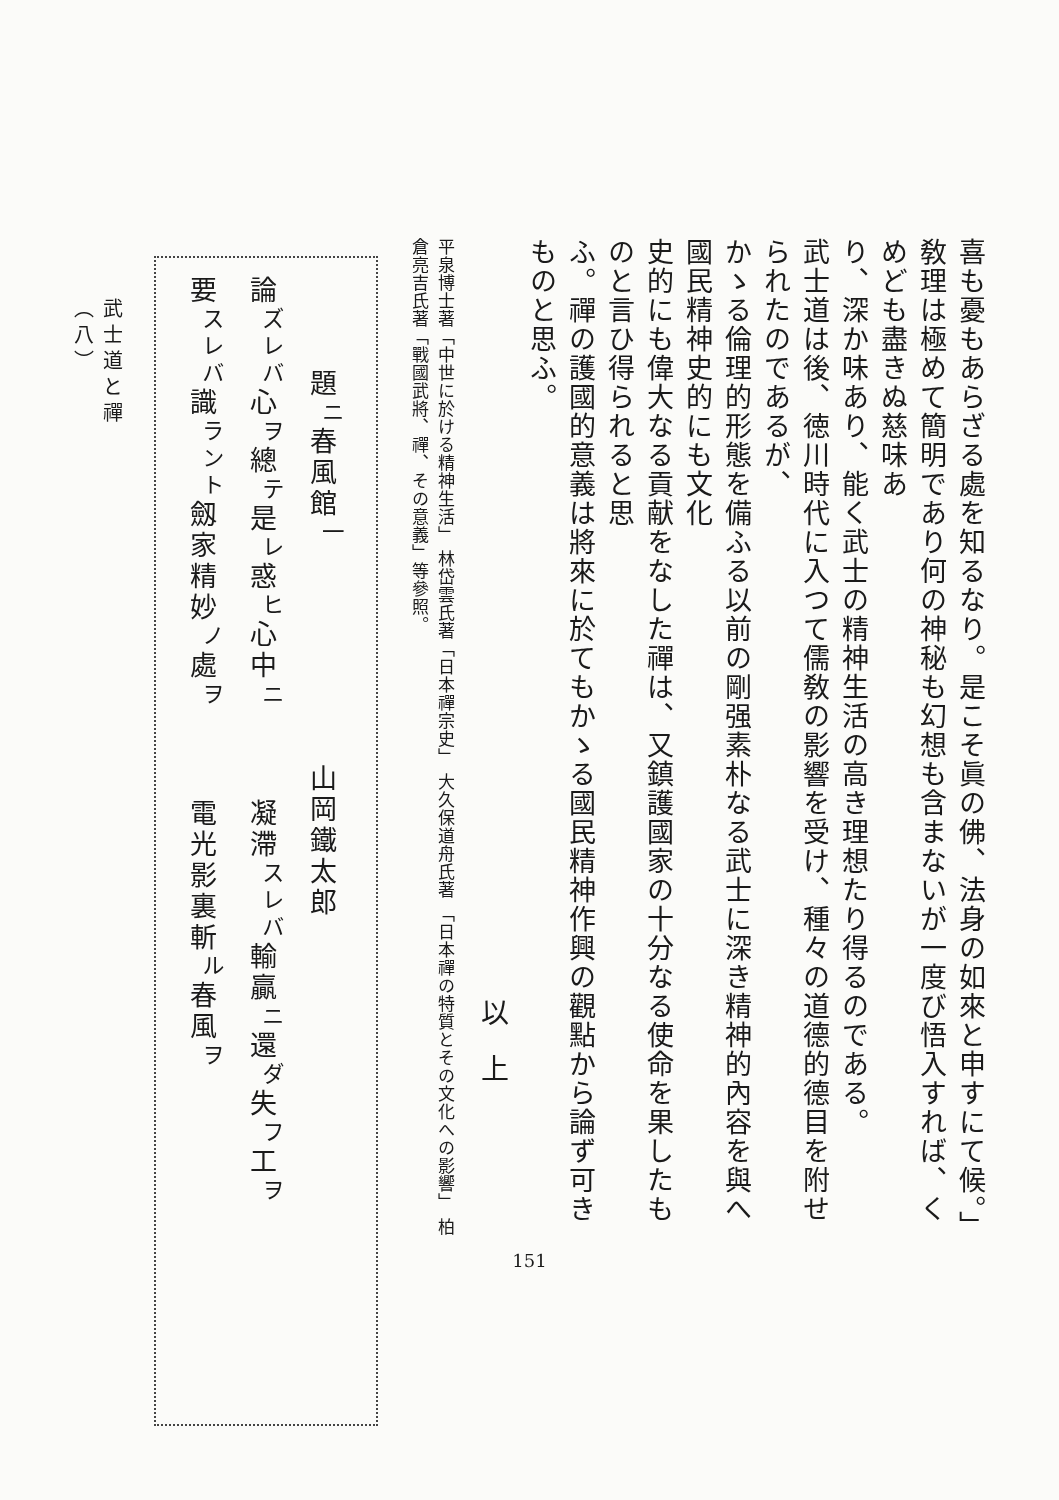喜も憂もあらざる處を知るなり。是こそ眞の佛、法身の如來と申すにて候。」
敎理は極めて簡明であり何の神秘も幻想も含まないが一度び悟入すれば、くめども盡きぬ慈味あ
り、深か味あり、能く武士の精神生活の高き理想たり得るのである。
武士道は後、徳川時代に入つて儒敎の影響を受け、種々の道德的德目を附せられたのであるが、
かゝる倫理的形態を備ふる以前の剛强素朴なる武士に深き精神的內容を與へ國民精神史的にも文化
史的にも偉大なる貢献をなした禪は、又鎮護國家の十分なる使命を果したものと言ひ得られると思
ふ。禪の護國的意義は將來に於てもかゝる國民精神作興の觀點から論ず可きものと思ふ。
以　上
平泉博士著「中世に於ける精神生活」 林岱雲氏著「日本禪宗史」 大久保道舟氏著 「日本禪の特質とその文化への影響」 柏
倉亮吉氏著「戰國武將、禪、その意義」等參照。
　　　題<sup>ニ</sup>春風館<sup>一</sup>　　　　　　　山岡鐵太郎
論<sup>ズレバ</sup>心<sup>ヲ</sup>總<sup>テ</sup>是<sup>レ</sup>惑<sup>ヒ</sup>心中<sup>ニ</sup> 凝滯<sup>スレバ</sup>輸贏<sup>ニ</sup>還<sup>ダ</sup>失<sup>フ</sup>工<sup>ヲ</sup>
要<sup>スレバ</sup>識<sup>ラント</sup>劔家精妙<sup>ノ</sup>處<sup>ヲ</sup> 電光影裏斬<sup>ル</sup>春風<sup>ヲ</sup>
武士道と禪 （八）
151